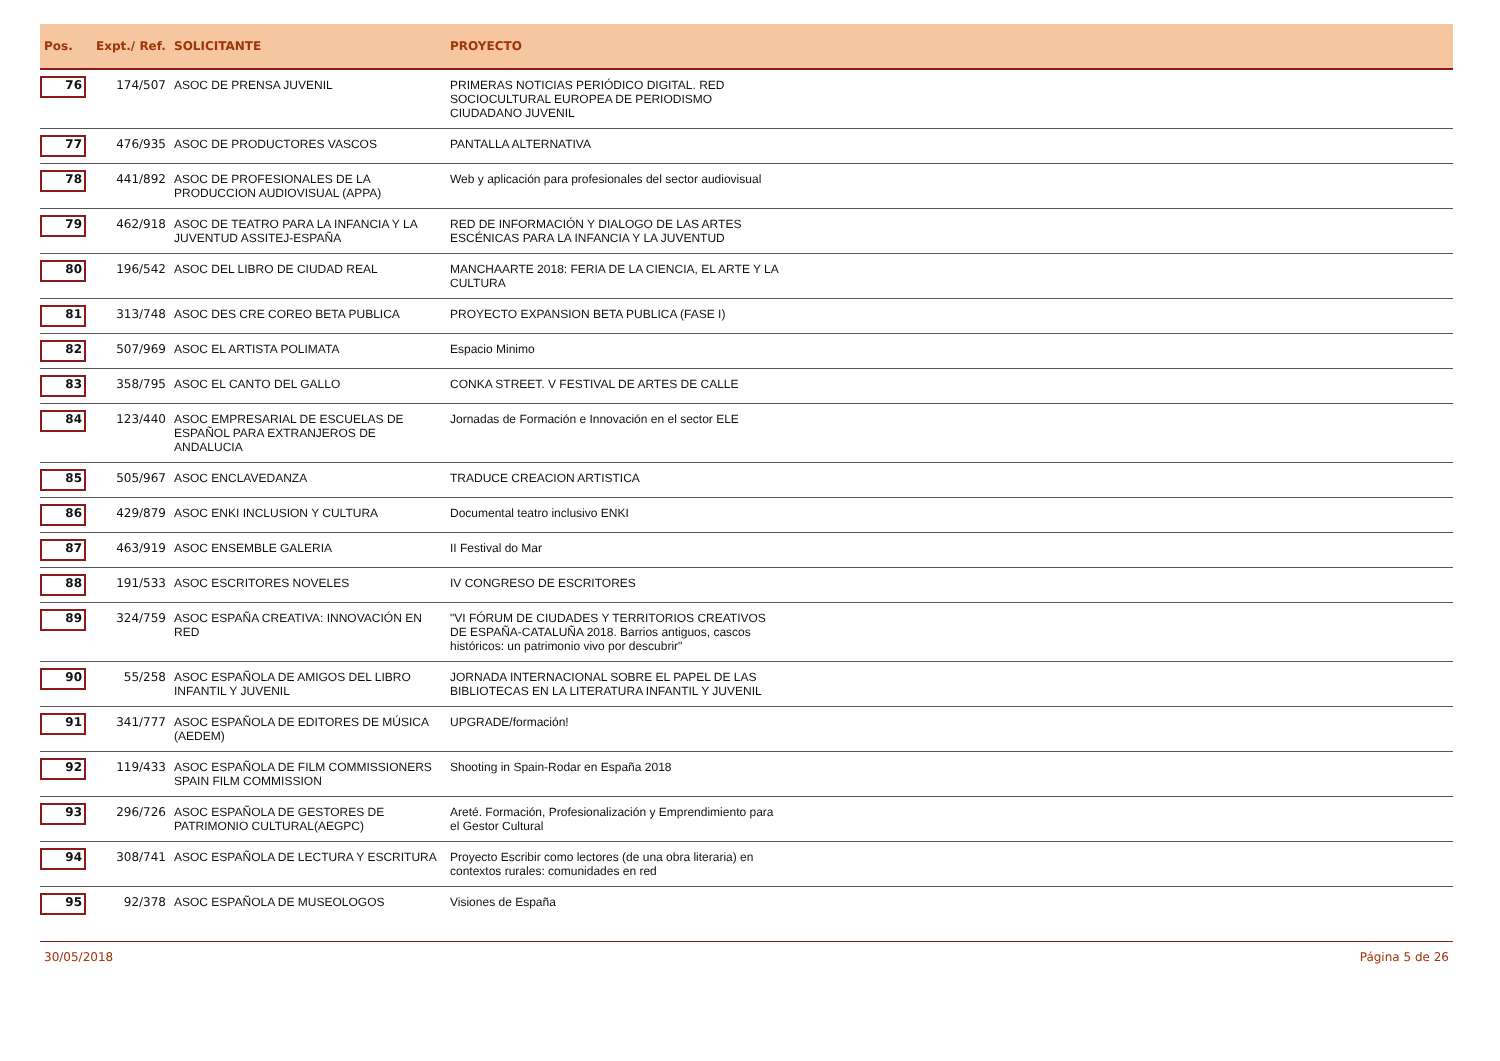| Pos. | Expt./ Ref. | SOLICITANTE | PROYECTO | |
| --- | --- | --- | --- | --- |
| 76 | 174/507 | ASOC DE PRENSA JUVENIL | PRIMERAS NOTICIAS PERIÓDICO DIGITAL. RED SOCIOCULTURAL EUROPEA DE PERIODISMO CIUDADANO JUVENIL | |
| 77 | 476/935 | ASOC DE PRODUCTORES VASCOS | PANTALLA ALTERNATIVA | |
| 78 | 441/892 | ASOC DE PROFESIONALES DE LA PRODUCCION AUDIOVISUAL (APPA) | Web y aplicación para profesionales del sector audiovisual | |
| 79 | 462/918 | ASOC DE TEATRO PARA LA INFANCIA Y LA JUVENTUD ASSITEJ-ESPAÑA | RED DE INFORMACIÓN Y DIALOGO DE LAS ARTES ESCÉNICAS PARA LA INFANCIA Y LA JUVENTUD | |
| 80 | 196/542 | ASOC DEL LIBRO DE CIUDAD REAL | MANCHAARTE 2018: FERIA DE LA CIENCIA, EL ARTE Y LA CULTURA | |
| 81 | 313/748 | ASOC DES CRE COREO BETA PUBLICA | PROYECTO EXPANSION BETA PUBLICA (FASE I) | |
| 82 | 507/969 | ASOC EL ARTISTA POLIMATA | Espacio Minimo | |
| 83 | 358/795 | ASOC EL CANTO DEL GALLO | CONKA STREET. V FESTIVAL DE ARTES DE CALLE | |
| 84 | 123/440 | ASOC EMPRESARIAL DE ESCUELAS DE ESPAÑOL PARA EXTRANJEROS DE ANDALUCIA | Jornadas de Formación e Innovación en el sector ELE | |
| 85 | 505/967 | ASOC ENCLAVEDANZA | TRADUCE CREACION ARTISTICA | |
| 86 | 429/879 | ASOC ENKI INCLUSION Y CULTURA | Documental teatro inclusivo ENKI | |
| 87 | 463/919 | ASOC ENSEMBLE GALERIA | II Festival do Mar | |
| 88 | 191/533 | ASOC ESCRITORES NOVELES | IV CONGRESO DE ESCRITORES | |
| 89 | 324/759 | ASOC ESPAÑA CREATIVA: INNOVACIÓN EN RED | "VI FÓRUM DE CIUDADES Y TERRITORIOS CREATIVOS DE ESPAÑA-CATALUÑA 2018. Barrios antiguos, cascos históricos: un patrimonio vivo por descubrir" | |
| 90 | 55/258 | ASOC ESPAÑOLA DE AMIGOS DEL LIBRO INFANTIL Y JUVENIL | JORNADA INTERNACIONAL SOBRE EL PAPEL DE LAS BIBLIOTECAS EN LA LITERATURA INFANTIL Y JUVENIL | |
| 91 | 341/777 | ASOC ESPAÑOLA DE EDITORES DE MÚSICA (AEDEM) | UPGRADE/formación! | |
| 92 | 119/433 | ASOC ESPAÑOLA DE FILM COMMISSIONERS SPAIN FILM COMMISSION | Shooting in Spain-Rodar en España 2018 | |
| 93 | 296/726 | ASOC ESPAÑOLA DE GESTORES DE PATRIMONIO CULTURAL(AEGPC) | Areté. Formación, Profesionalización y Emprendimiento para el Gestor Cultural | |
| 94 | 308/741 | ASOC ESPAÑOLA DE LECTURA Y ESCRITURA | Proyecto Escribir como lectores (de una obra literaria) en contextos rurales: comunidades en red | |
| 95 | 92/378 | ASOC ESPAÑOLA DE MUSEOLOGOS | Visiones de España | |
30/05/2018 Página 5 de 26